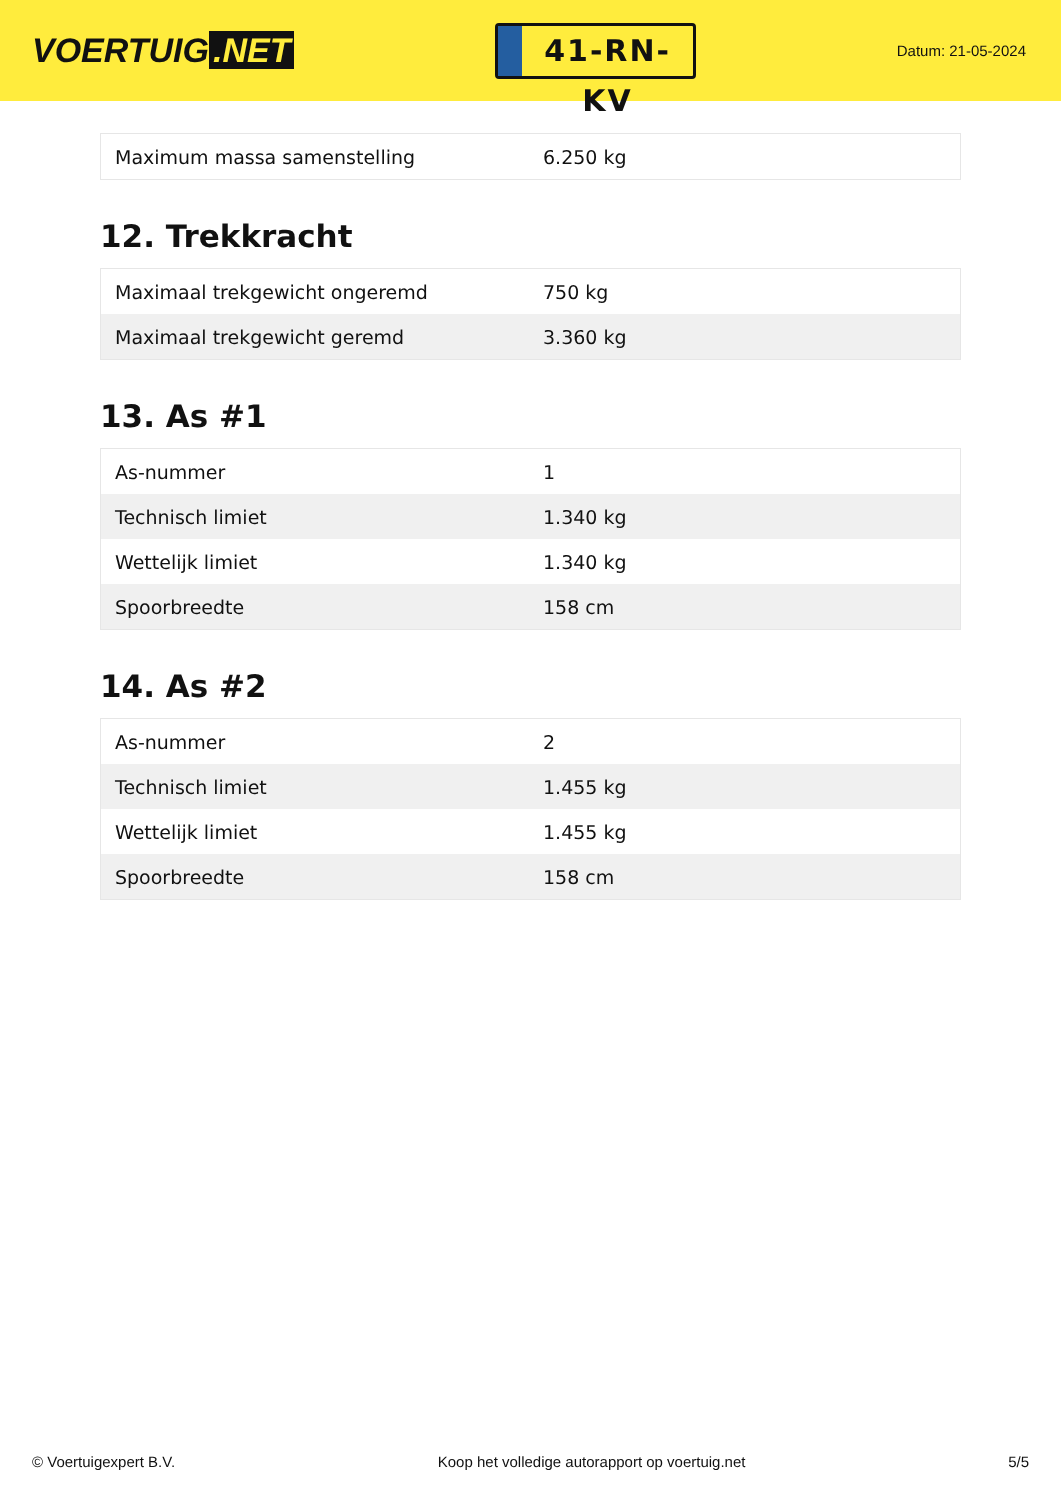VOERTUIG.NET
41-RN-KV
Datum: 21-05-2024
| Maximum massa samenstelling | 6.250 kg |
12. Trekkracht
| Maximaal trekgewicht ongeremd | 750 kg |
| Maximaal trekgewicht geremd | 3.360 kg |
13. As #1
| As-nummer | 1 |
| Technisch limiet | 1.340 kg |
| Wettelijk limiet | 1.340 kg |
| Spoorbreedte | 158 cm |
14. As #2
| As-nummer | 2 |
| Technisch limiet | 1.455 kg |
| Wettelijk limiet | 1.455 kg |
| Spoorbreedte | 158 cm |
© Voertuigexpert B.V. Koop het volledige autorapport op voertuig.net 5/5